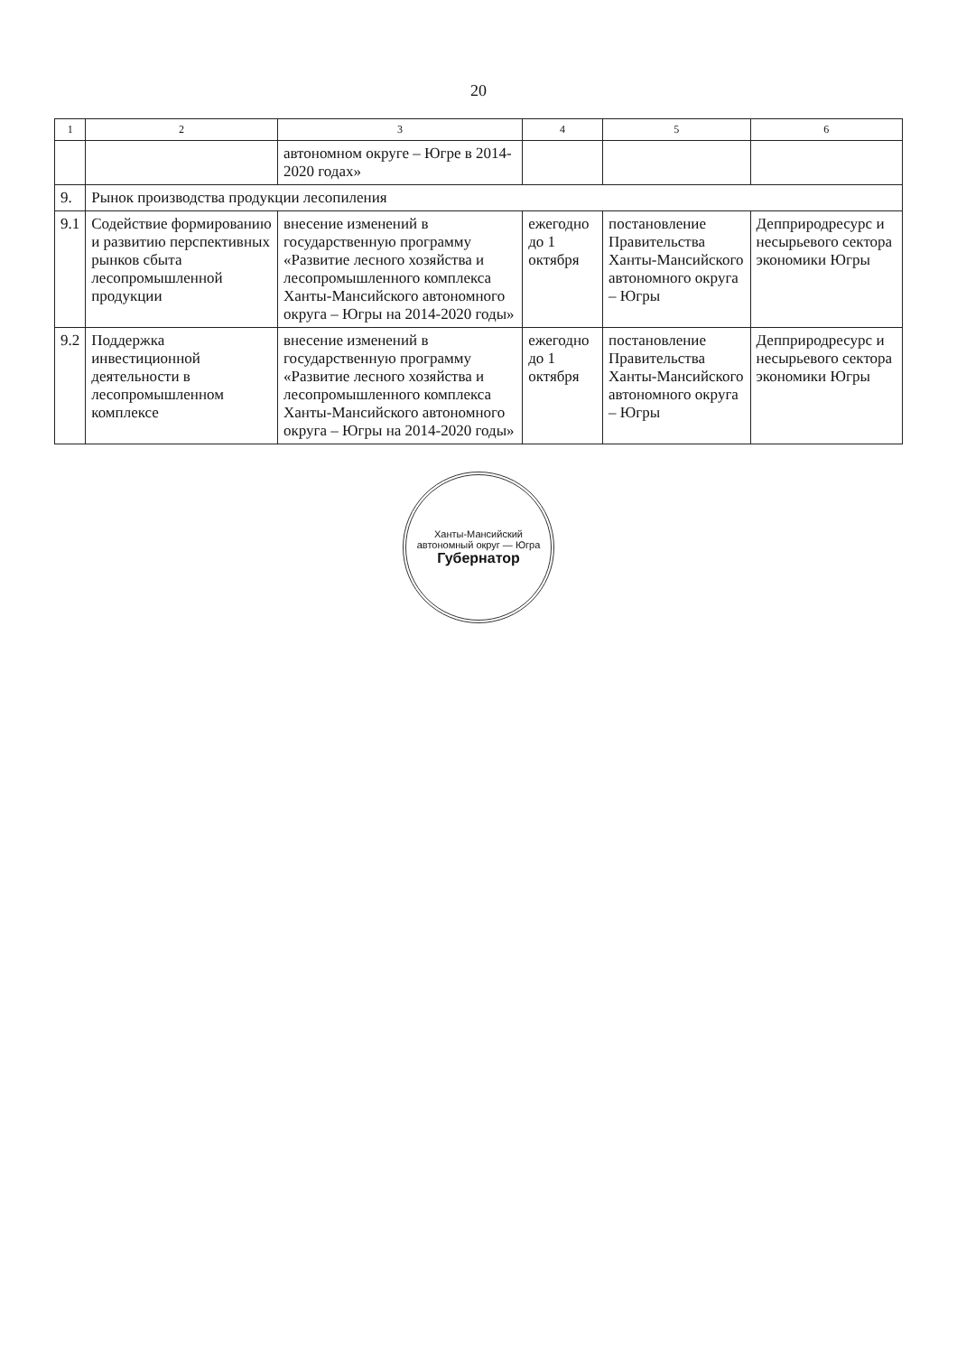20
| 1 | 2 | 3 | 4 | 5 | 6 |
| --- | --- | --- | --- | --- | --- |
| | | автономном округе – Югре в 2014-2020 годах» | | | |
| 9. | Рынок производства продукции лесопиления | | | | |
| 9.1 | Содействие формированию и развитию перспективных рынков сбыта лесопромышленной продукции | внесение изменений в государственную программу «Развитие лесного хозяйства и лесопромышленного комплекса Ханты-Мансийского автономного округа – Югры на 2014-2020 годы» | ежегодно до 1 октября | постановление Правительства Ханты-Мансийского автономного округа – Югры | Депприродресурс и несырьевого сектора экономики Югры |
| 9.2 | Поддержка инвестиционной деятельности в лесопромышленном комплексе | внесение изменений в государственную программу «Развитие лесного хозяйства и лесопромышленного комплекса Ханты-Мансийского автономного округа – Югры на 2014-2020 годы» | ежегодно до 1 октября | постановление Правительства Ханты-Мансийского автономного округа – Югры | Депприродресурс и несырьевого сектора экономики Югры |
Ханты-Мансийский автономный округ — Югра
Губернатор